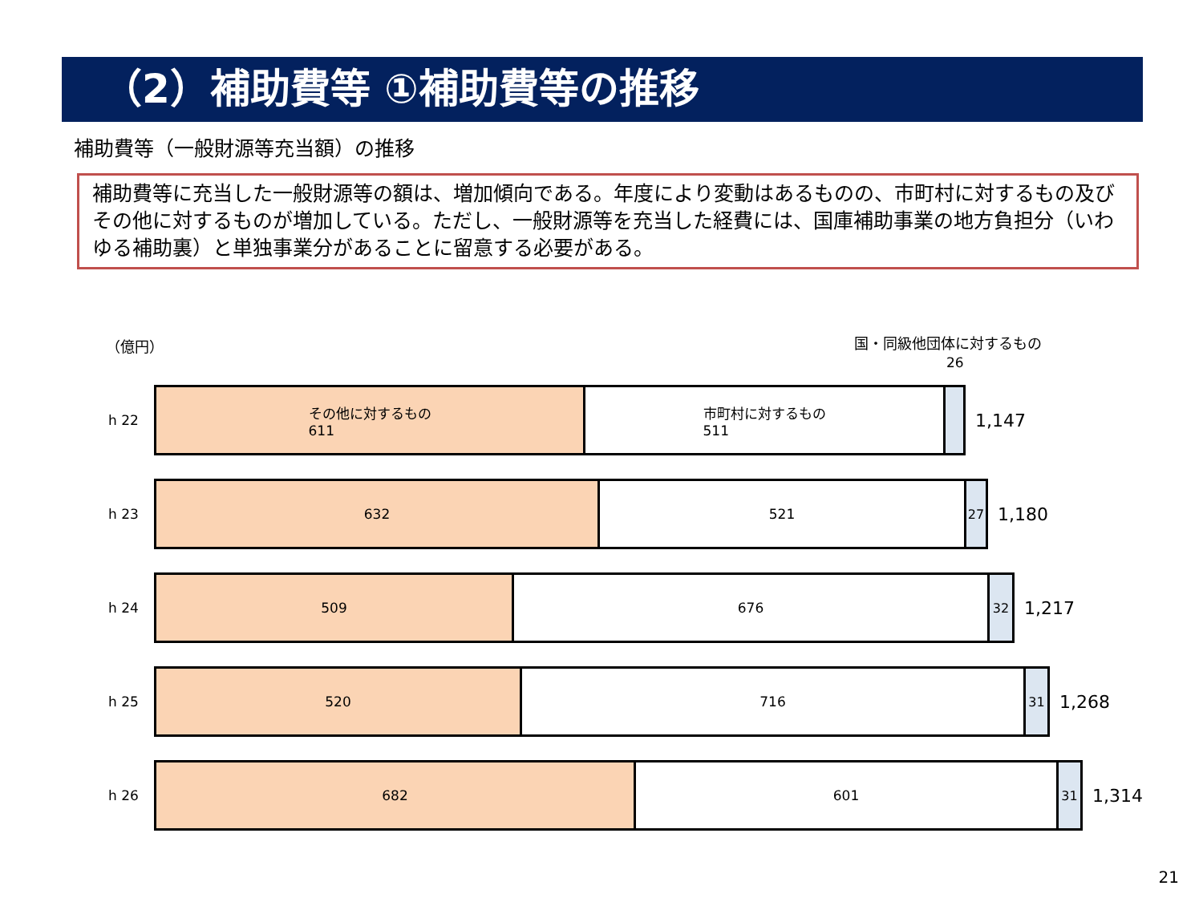（2）補助費等 ①補助費等の推移
補助費等（一般財源等充当額）の推移
補助費等に充当した一般財源等の額は、増加傾向である。年度により変動はあるものの、市町村に対するもの及びその他に対するものが増加している。ただし、一般財源等を充当した経費には、国庫補助事業の地方負担分（いわゆる補助裏）と単独事業分があることに留意する必要がある。
（億円） 国・同級他団体に対するもの
26
h 22
その他に対するもの
611
市町村に対するもの
511
1,147
h 23
632 521 27
1,180
h 24
509 676 32
1,217
h 25
520 716 31
1,268
h 26
682 601 31
1,314
21